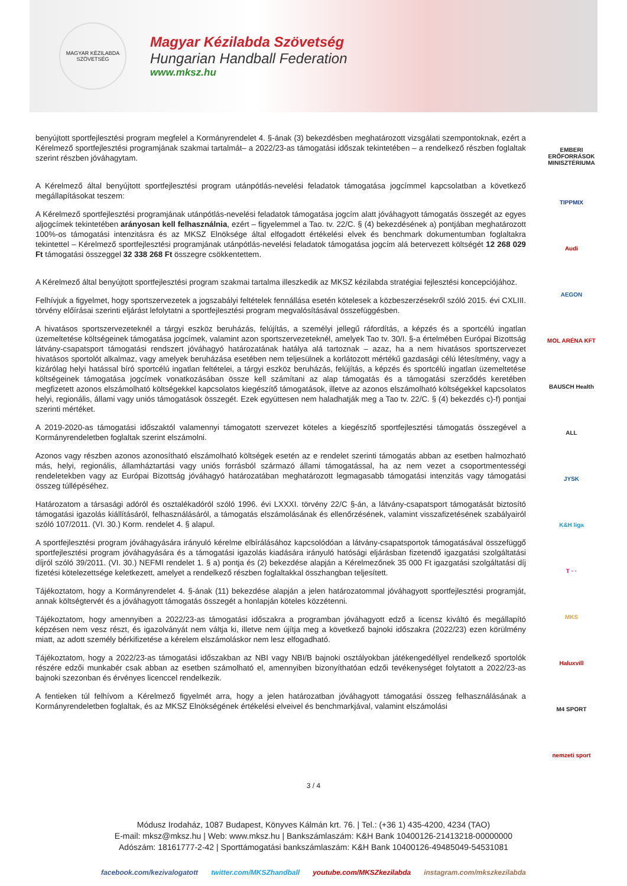MAGYAR KÉZILABDA SZÖVETSÉG
Magyar Kézilabda Szövetség
Hungarian Handball Federation
www.mksz.hu
benyújtott sportfejlesztési program megfelel a Kormányrendelet 4. §-ának (3) bekezdésben meghatározott vizsgálati szempontoknak, ezért a Kérelmező sportfejlesztési programjának szakmai tartalmát– a 2022/23-as támogatási időszak tekintetében – a rendelkező részben foglaltak szerint részben jóváhagytam.
A Kérelmező által benyújtott sportfejlesztési program utánpótlás-nevelési feladatok támogatása jogcímmel kapcsolatban a következő megállapításokat teszem:
A Kérelmező sportfejlesztési programjának utánpótlás-nevelési feladatok támogatása jogcím alatt jóváhagyott támogatás összegét az egyes aljogcímek tekintetében arányosan kell felhasználnia, ezért – figyelemmel a Tao. tv. 22/C. § (4) bekezdésének a) pontjában meghatározott 100%-os támogatási intenzitásra és az MKSZ Elnöksége által elfogadott értékelési elvek és benchmark dokumentumban foglaltakra tekintettel – Kérelmező sportfejlesztési programjának utánpótlás-nevelési feladatok támogatása jogcím alá betervezett költségét 12 268 029 Ft támogatási összeggel 32 338 268 Ft összegre csökkentettem.
A Kérelmező által benyújtott sportfejlesztési program szakmai tartalma illeszkedik az MKSZ kézilabda stratégiai fejlesztési koncepciójához.
Felhívjuk a figyelmet, hogy sportszervezetek a jogszabályi feltételek fennállása esetén kötelesek a közbeszerzésekről szóló 2015. évi CXLIII. törvény előírásai szerinti eljárást lefolytatni a sportfejlesztési program megvalósításával összefüggésben.
A hivatásos sportszervezeteknél a tárgyi eszköz beruházás, felújítás, a személyi jellegű ráfordítás, a képzés és a sportcélú ingatlan üzemeltetése költségeinek támogatása jogcímek, valamint azon sportszervezeteknél, amelyek Tao tv. 30/I. §-a értelmében Európai Bizottság látvány-csapatsport támogatási rendszert jóváhagyó határozatának hatálya alá tartoznak – azaz, ha a nem hivatásos sportszervezet hivatásos sportolót alkalmaz, vagy amelyek beruházása esetében nem teljesülnek a korlátozott mértékű gazdasági célú létesítmény, vagy a kizárólag helyi hatással bíró sportcélú ingatlan feltételei, a tárgyi eszköz beruházás, felújítás, a képzés és sportcélú ingatlan üzemeltetése költségeinek támogatása jogcímek vonatkozásában össze kell számítani az alap támogatás és a támogatási szerződés keretében megfizetett azonos elszámolható költségekkel kapcsolatos kiegészítő támogatások, illetve az azonos elszámolható költségekkel kapcsolatos helyi, regionális, állami vagy uniós támogatások összegét. Ezek együttesen nem haladhatják meg a Tao tv. 22/C. § (4) bekezdés c)-f) pontjai szerinti mértéket.
A 2019-2020-as támogatási időszaktól valamennyi támogatott szervezet köteles a kiegészítő sportfejlesztési támogatás összegével a Kormányrendeletben foglaltak szerint elszámolni.
Azonos vagy részben azonos azonosítható elszámolható költségek esetén az e rendelet szerinti támogatás abban az esetben halmozható más, helyi, regionális, államháztartási vagy uniós forrásból származó állami támogatással, ha az nem vezet a csoportmentességi rendeletekben vagy az Európai Bizottság jóváhagyó határozatában meghatározott legmagasabb támogatási intenzitás vagy támogatási összeg túllépéséhez.
Határozatom a társasági adóról és osztalékadóról szóló 1996. évi LXXXI. törvény 22/C §-án, a látvány-csapatsport támogatását biztosító támogatási igazolás kiállításáról, felhasználásáról, a támogatás elszámolásának és ellenőrzésének, valamint visszafizetésének szabályairól szóló 107/2011. (VI. 30.) Korm. rendelet 4. § alapul.
A sportfejlesztési program jóváhagyására irányuló kérelme elbírálásához kapcsolódóan a látvány-csapatsportok támogatásával összefüggő sportfejlesztési program jóváhagyására és a támogatási igazolás kiadására irányuló hatósági eljárásban fizetendő igazgatási szolgáltatási díjról szóló 39/2011. (VI. 30.) NEFMI rendelet 1. § a) pontja és (2) bekezdése alapján a Kérelmezőnek 35 000 Ft igazgatási szolgáltatási díj fizetési kötelezettsége keletkezett, amelyet a rendelkező részben foglaltakkal összhangban teljesített.
Tájékoztatom, hogy a Kormányrendelet 4. §-ának (11) bekezdése alapján a jelen határozatommal jóváhagyott sportfejlesztési programját, annak költségtervét és a jóváhagyott támogatás összegét a honlapján köteles közzétenni.
Tájékoztatom, hogy amennyiben a 2022/23-as támogatási időszakra a programban jóváhagyott edző a licensz kiváltó és megállapító képzésen nem vesz részt, és igazolványát nem váltja ki, illetve nem újítja meg a következő bajnoki időszakra (2022/23) ezen körülmény miatt, az adott személy bérkifizetése a kérelem elszámoláskor nem lesz elfogadható.
Tájékoztatom, hogy a 2022/23-as támogatási időszakban az NBI vagy NBI/B bajnoki osztályokban játékengedéllyel rendelkező sportolók részére edzői munkabér csak abban az esetben számolható el, amennyiben bizonyíthatóan edzői tevékenységet folytatott a 2022/23-as bajnoki szezonban és érvényes licenccel rendelkezik.
A fentieken túl felhívom a Kérelmező figyelmét arra, hogy a jelen határozatban jóváhagyott támogatási összeg felhasználásának a Kormányrendeletben foglaltak, és az MKSZ Elnökségének értékelési elveivel és benchmarkjával, valamint elszámolási
EMBERI ERŐFORRÁSOK MINISZTÉRIUMA
TIPPMIX
Audi
AEGON
MOL ARÉNA KFT
BAUSCH Health
ALL
JYSK
K&H liga
T · ·
MKS
Haluxvill
M4 SPORT
nemzeti sport
3 / 4
Módusz Irodaház, 1087 Budapest, Könyves Kálmán krt. 76. | Tel.: (+36 1) 435-4200, 4234 (TAO)
E-mail: mksz@mksz.hu | Web: www.mksz.hu | Bankszámlaszám: K&H Bank 10400126-21413218-00000000
Adószám: 18161777-2-42 | Sporttámogatási bankszámlaszám: K&H Bank 10400126-49485049-54531081
facebook.com/kezivalogatott twitter.com/MKSZhandball youtube.com/MKSZkezilabda instagram.com/mkszkezilabda